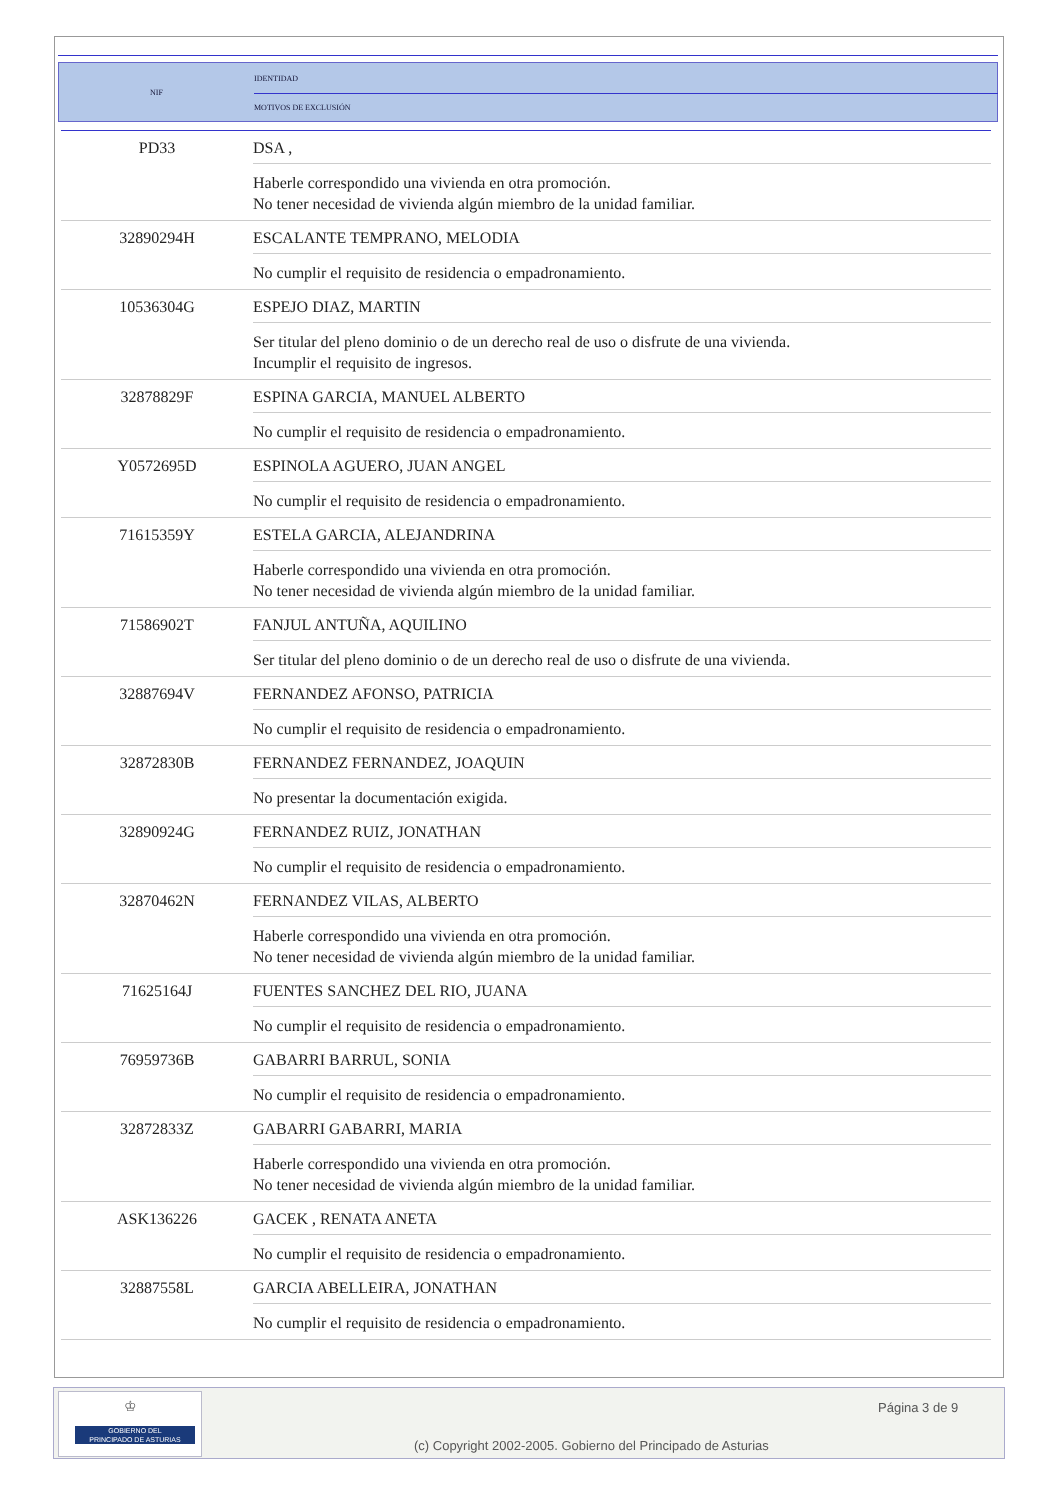| NIF | IDENTIDAD |
| | MOTIVOS DE EXCLUSIÓN |
| PD33 | DSA , |
| | Haberle correspondido una vivienda en otra promoción. No tener necesidad de vivienda algún miembro de la unidad familiar. |
| 32890294H | ESCALANTE TEMPRANO, MELODIA |
| | No cumplir el requisito de residencia o empadronamiento. |
| 10536304G | ESPEJO DIAZ, MARTIN |
| | Ser titular del pleno dominio o de un derecho real de uso o disfrute de una vivienda. Incumplir el requisito de ingresos. |
| 32878829F | ESPINA GARCIA, MANUEL ALBERTO |
| | No cumplir el requisito de residencia o empadronamiento. |
| Y0572695D | ESPINOLA AGUERO, JUAN ANGEL |
| | No cumplir el requisito de residencia o empadronamiento. |
| 71615359Y | ESTELA GARCIA, ALEJANDRINA |
| | Haberle correspondido una vivienda en otra promoción. No tener necesidad de vivienda algún miembro de la unidad familiar. |
| 71586902T | FANJUL ANTUÑA, AQUILINO |
| | Ser titular del pleno dominio o de un derecho real de uso o disfrute de una vivienda. |
| 32887694V | FERNANDEZ AFONSO, PATRICIA |
| | No cumplir el requisito de residencia o empadronamiento. |
| 32872830B | FERNANDEZ FERNANDEZ, JOAQUIN |
| | No presentar la documentación exigida. |
| 32890924G | FERNANDEZ RUIZ, JONATHAN |
| | No cumplir el requisito de residencia o empadronamiento. |
| 32870462N | FERNANDEZ VILAS, ALBERTO |
| | Haberle correspondido una vivienda en otra promoción. No tener necesidad de vivienda algún miembro de la unidad familiar. |
| 71625164J | FUENTES SANCHEZ DEL RIO, JUANA |
| | No cumplir el requisito de residencia o empadronamiento. |
| 76959736B | GABARRI BARRUL, SONIA |
| | No cumplir el requisito de residencia o empadronamiento. |
| 32872833Z | GABARRI GABARRI, MARIA |
| | Haberle correspondido una vivienda en otra promoción. No tener necesidad de vivienda algún miembro de la unidad familiar. |
| ASK136226 | GACEK , RENATA ANETA |
| | No cumplir el requisito de residencia o empadronamiento. |
| 32887558L | GARCIA ABELLEIRA, JONATHAN |
| | No cumplir el requisito de residencia o empadronamiento. |
♔
GOBIERNO DEL
PRINCIPADO DE ASTURIAS
Página 3 de 9
(c) Copyright 2002-2005. Gobierno del Principado de Asturias